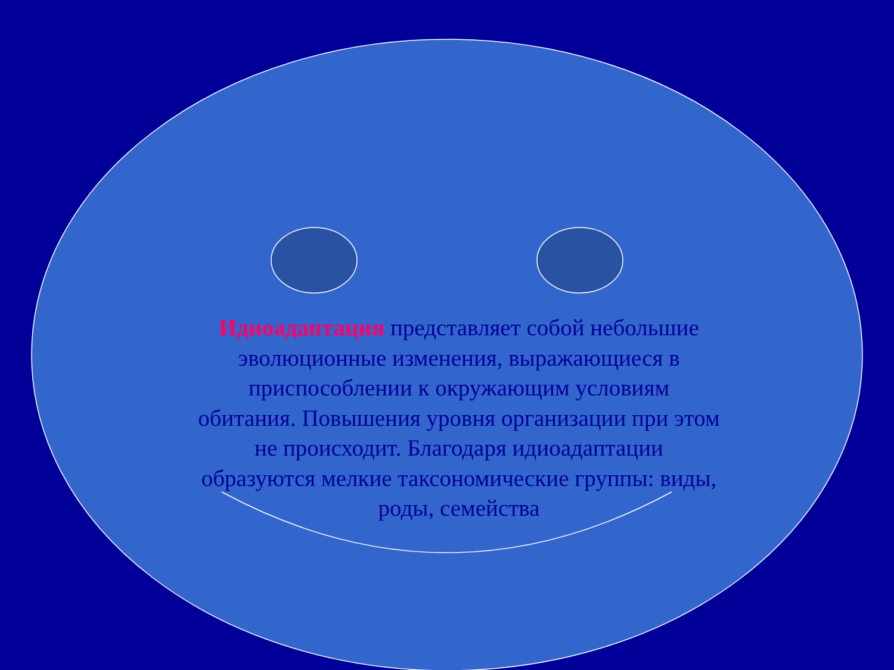Идиоадаптация представляет собой небольшие эволюционные изменения, выражающиеся в приспособлении к окружающим условиям обитания. Повышения уровня организации при этом не происходит. Благодаря идиоадаптации образуются мелкие таксономические группы: виды, роды, семейства